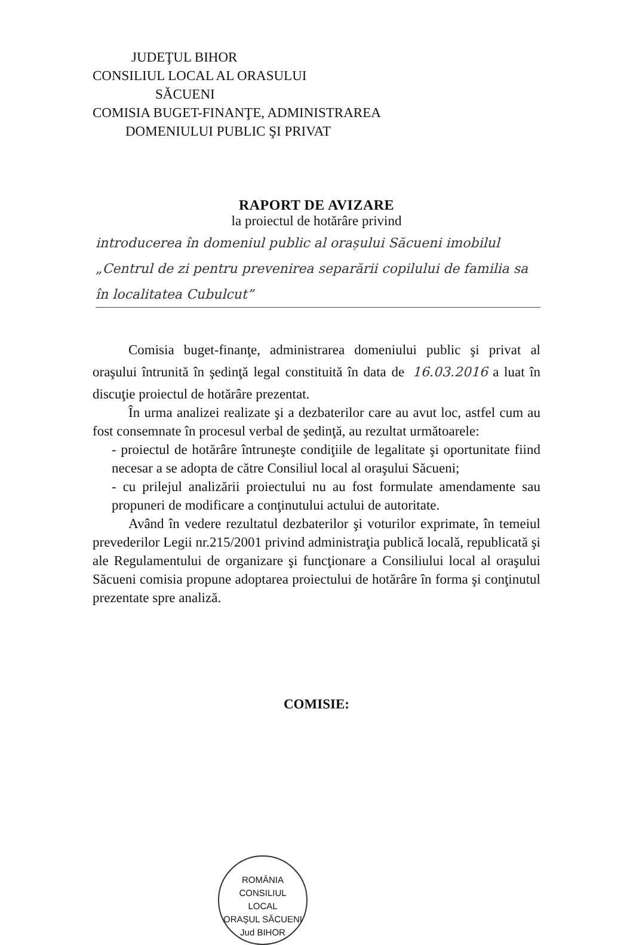JUDEŢUL BIHOR
CONSILIUL LOCAL AL ORASULUI
SĂCUENI
COMISIA BUGET-FINANŢE, ADMINISTRAREA
DOMENIULUI PUBLIC ŞI PRIVAT
RAPORT DE AVIZARE
la proiectul de hotărâre privind
introducerea în domeniul public al orașului Săcueni imobilul „Centrul de zi pentru prevenirea separării copilului de familia sa în localitatea Cubulcut”
Comisia buget-finanţe, administrarea domeniului public şi privat al oraşului întrunită în şedinţă legal constituită în data de 16.03.2016 a luat în discuţie proiectul de hotărâre prezentat.
În urma analizei realizate şi a dezbaterilor care au avut loc, astfel cum au fost consemnate în procesul verbal de şedinţă, au rezultat următoarele:
- proiectul de hotărâre întruneşte condiţiile de legalitate şi oportunitate fiind necesar a se adopta de către Consiliul local al oraşului Săcueni;
- cu prilejul analizării proiectului nu au fost formulate amendamente sau propuneri de modificare a conţinutului actului de autoritate.
Având în vedere rezultatul dezbaterilor şi voturilor exprimate, în temeiul prevederilor Legii nr.215/2001 privind administraţia publică locală, republicată şi ale Regulamentului de organizare şi funcţionare a Consiliului local al oraşului Săcueni comisia propune adoptarea proiectului de hotărâre în forma şi conţinutul prezentate spre analiză.
COMISIE:
ROMÂNIA
CONSILIUL
LOCAL
ORAŞUL SĂCUENI Jud BIHOR